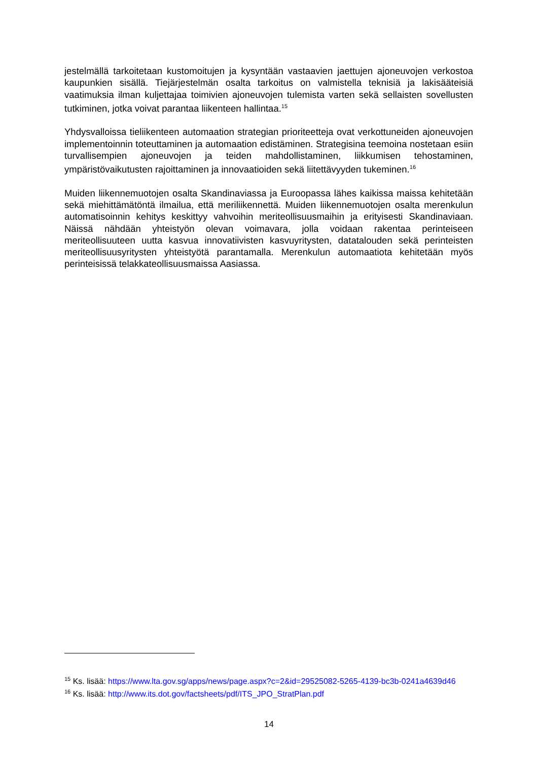jestelmällä tarkoitetaan kustomoitujen ja kysyntään vastaavien jaettujen ajoneuvojen verkostoa kaupunkien sisällä. Tiejärjestelmän osalta tarkoitus on valmistella teknisiä ja lakisääteisiä vaatimuksia ilman kuljettajaa toimivien ajoneuvojen tulemista varten sekä sellaisten sovellusten tutkiminen, jotka voivat parantaa liikenteen hallintaa.<sup>15</sup>
Yhdysvalloissa tieliikenteen automaation strategian prioriteetteja ovat verkottuneiden ajoneuvojen implementoinnin toteuttaminen ja automaation edistäminen. Strategisina teemoina nostetaan esiin turvallisempien ajoneuvojen ja teiden mahdollistaminen, liikkumisen tehostaminen, ympäristövaikutusten rajoittaminen ja innovaatioiden sekä liitettävyyden tukeminen.<sup>16</sup>
Muiden liikennemuotojen osalta Skandinaviassa ja Euroopassa lähes kaikissa maissa kehitetään sekä miehittämätöntä ilmailua, että meriliikennettä. Muiden liikennemuotojen osalta merenkulun automatisoinnin kehitys keskittyy vahvoihin meriteollisuusmaihin ja erityisesti Skandinaviaan. Näissä nähdään yhteistyön olevan voimavara, jolla voidaan rakentaa perinteiseen meriteollisuuteen uutta kasvua innovatiivisten kasvuyritysten, datatalouden sekä perinteisten meriteollisuusyritysten yhteistyötä parantamalla. Merenkulun automaatiota kehitetään myös perinteisissä telakkateollisuusmaissa Aasiassa.
<sup>15</sup> Ks. lisää: https://www.lta.gov.sg/apps/news/page.aspx?c=2&id=29525082-5265-4139-bc3b-0241a4639d46
<sup>16</sup> Ks. lisää: http://www.its.dot.gov/factsheets/pdf/ITS_JPO_StratPlan.pdf
14